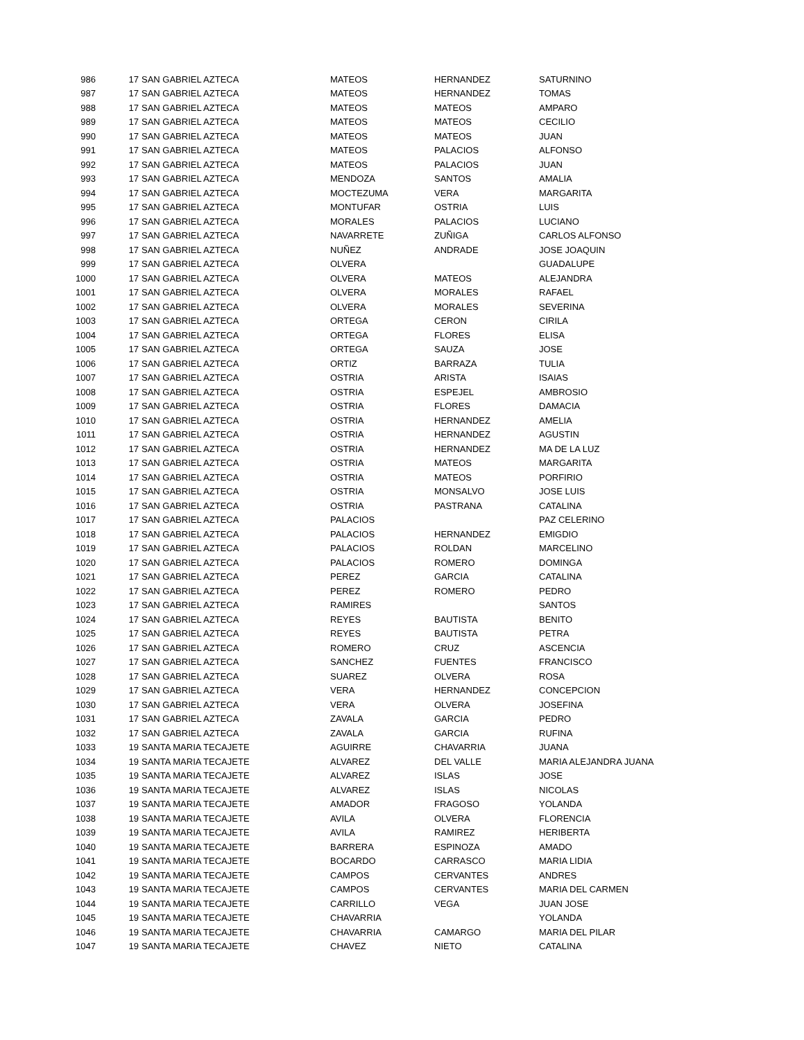| 986 | 17 | SAN GABRIEL AZTECA | MATEOS | HERNANDEZ | SATURNINO |
| 987 | 17 | SAN GABRIEL AZTECA | MATEOS | HERNANDEZ | TOMAS |
| 988 | 17 | SAN GABRIEL AZTECA | MATEOS | MATEOS | AMPARO |
| 989 | 17 | SAN GABRIEL AZTECA | MATEOS | MATEOS | CECILIO |
| 990 | 17 | SAN GABRIEL AZTECA | MATEOS | MATEOS | JUAN |
| 991 | 17 | SAN GABRIEL AZTECA | MATEOS | PALACIOS | ALFONSO |
| 992 | 17 | SAN GABRIEL AZTECA | MATEOS | PALACIOS | JUAN |
| 993 | 17 | SAN GABRIEL AZTECA | MENDOZA | SANTOS | AMALIA |
| 994 | 17 | SAN GABRIEL AZTECA | MOCTEZUMA | VERA | MARGARITA |
| 995 | 17 | SAN GABRIEL AZTECA | MONTUFAR | OSTRIA | LUIS |
| 996 | 17 | SAN GABRIEL AZTECA | MORALES | PALACIOS | LUCIANO |
| 997 | 17 | SAN GABRIEL AZTECA | NAVARRETE | ZUÑIGA | CARLOS ALFONSO |
| 998 | 17 | SAN GABRIEL AZTECA | NUÑEZ | ANDRADE | JOSE JOAQUIN |
| 999 | 17 | SAN GABRIEL AZTECA | OLVERA | | GUADALUPE |
| 1000 | 17 | SAN GABRIEL AZTECA | OLVERA | MATEOS | ALEJANDRA |
| 1001 | 17 | SAN GABRIEL AZTECA | OLVERA | MORALES | RAFAEL |
| 1002 | 17 | SAN GABRIEL AZTECA | OLVERA | MORALES | SEVERINA |
| 1003 | 17 | SAN GABRIEL AZTECA | ORTEGA | CERON | CIRILA |
| 1004 | 17 | SAN GABRIEL AZTECA | ORTEGA | FLORES | ELISA |
| 1005 | 17 | SAN GABRIEL AZTECA | ORTEGA | SAUZA | JOSE |
| 1006 | 17 | SAN GABRIEL AZTECA | ORTIZ | BARRAZA | TULIA |
| 1007 | 17 | SAN GABRIEL AZTECA | OSTRIA | ARISTA | ISAIAS |
| 1008 | 17 | SAN GABRIEL AZTECA | OSTRIA | ESPEJEL | AMBROSIO |
| 1009 | 17 | SAN GABRIEL AZTECA | OSTRIA | FLORES | DAMACIA |
| 1010 | 17 | SAN GABRIEL AZTECA | OSTRIA | HERNANDEZ | AMELIA |
| 1011 | 17 | SAN GABRIEL AZTECA | OSTRIA | HERNANDEZ | AGUSTIN |
| 1012 | 17 | SAN GABRIEL AZTECA | OSTRIA | HERNANDEZ | MA DE LA LUZ |
| 1013 | 17 | SAN GABRIEL AZTECA | OSTRIA | MATEOS | MARGARITA |
| 1014 | 17 | SAN GABRIEL AZTECA | OSTRIA | MATEOS | PORFIRIO |
| 1015 | 17 | SAN GABRIEL AZTECA | OSTRIA | MONSALVO | JOSE LUIS |
| 1016 | 17 | SAN GABRIEL AZTECA | OSTRIA | PASTRANA | CATALINA |
| 1017 | 17 | SAN GABRIEL AZTECA | PALACIOS | | PAZ CELERINO |
| 1018 | 17 | SAN GABRIEL AZTECA | PALACIOS | HERNANDEZ | EMIGDIO |
| 1019 | 17 | SAN GABRIEL AZTECA | PALACIOS | ROLDAN | MARCELINO |
| 1020 | 17 | SAN GABRIEL AZTECA | PALACIOS | ROMERO | DOMINGA |
| 1021 | 17 | SAN GABRIEL AZTECA | PEREZ | GARCIA | CATALINA |
| 1022 | 17 | SAN GABRIEL AZTECA | PEREZ | ROMERO | PEDRO |
| 1023 | 17 | SAN GABRIEL AZTECA | RAMIRES | | SANTOS |
| 1024 | 17 | SAN GABRIEL AZTECA | REYES | BAUTISTA | BENITO |
| 1025 | 17 | SAN GABRIEL AZTECA | REYES | BAUTISTA | PETRA |
| 1026 | 17 | SAN GABRIEL AZTECA | ROMERO | CRUZ | ASCENCIA |
| 1027 | 17 | SAN GABRIEL AZTECA | SANCHEZ | FUENTES | FRANCISCO |
| 1028 | 17 | SAN GABRIEL AZTECA | SUAREZ | OLVERA | ROSA |
| 1029 | 17 | SAN GABRIEL AZTECA | VERA | HERNANDEZ | CONCEPCION |
| 1030 | 17 | SAN GABRIEL AZTECA | VERA | OLVERA | JOSEFINA |
| 1031 | 17 | SAN GABRIEL AZTECA | ZAVALA | GARCIA | PEDRO |
| 1032 | 17 | SAN GABRIEL AZTECA | ZAVALA | GARCIA | RUFINA |
| 1033 | 19 | SANTA MARIA TECAJETE | AGUIRRE | CHAVARRIA | JUANA |
| 1034 | 19 | SANTA MARIA TECAJETE | ALVAREZ | DEL VALLE | MARIA ALEJANDRA JUANA |
| 1035 | 19 | SANTA MARIA TECAJETE | ALVAREZ | ISLAS | JOSE |
| 1036 | 19 | SANTA MARIA TECAJETE | ALVAREZ | ISLAS | NICOLAS |
| 1037 | 19 | SANTA MARIA TECAJETE | AMADOR | FRAGOSO | YOLANDA |
| 1038 | 19 | SANTA MARIA TECAJETE | AVILA | OLVERA | FLORENCIA |
| 1039 | 19 | SANTA MARIA TECAJETE | AVILA | RAMIREZ | HERIBERTA |
| 1040 | 19 | SANTA MARIA TECAJETE | BARRERA | ESPINOZA | AMADO |
| 1041 | 19 | SANTA MARIA TECAJETE | BOCARDO | CARRASCO | MARIA LIDIA |
| 1042 | 19 | SANTA MARIA TECAJETE | CAMPOS | CERVANTES | ANDRES |
| 1043 | 19 | SANTA MARIA TECAJETE | CAMPOS | CERVANTES | MARIA DEL CARMEN |
| 1044 | 19 | SANTA MARIA TECAJETE | CARRILLO | VEGA | JUAN JOSE |
| 1045 | 19 | SANTA MARIA TECAJETE | CHAVARRIA | | YOLANDA |
| 1046 | 19 | SANTA MARIA TECAJETE | CHAVARRIA | CAMARGO | MARIA DEL PILAR |
| 1047 | 19 | SANTA MARIA TECAJETE | CHAVEZ | NIETO | CATALINA |